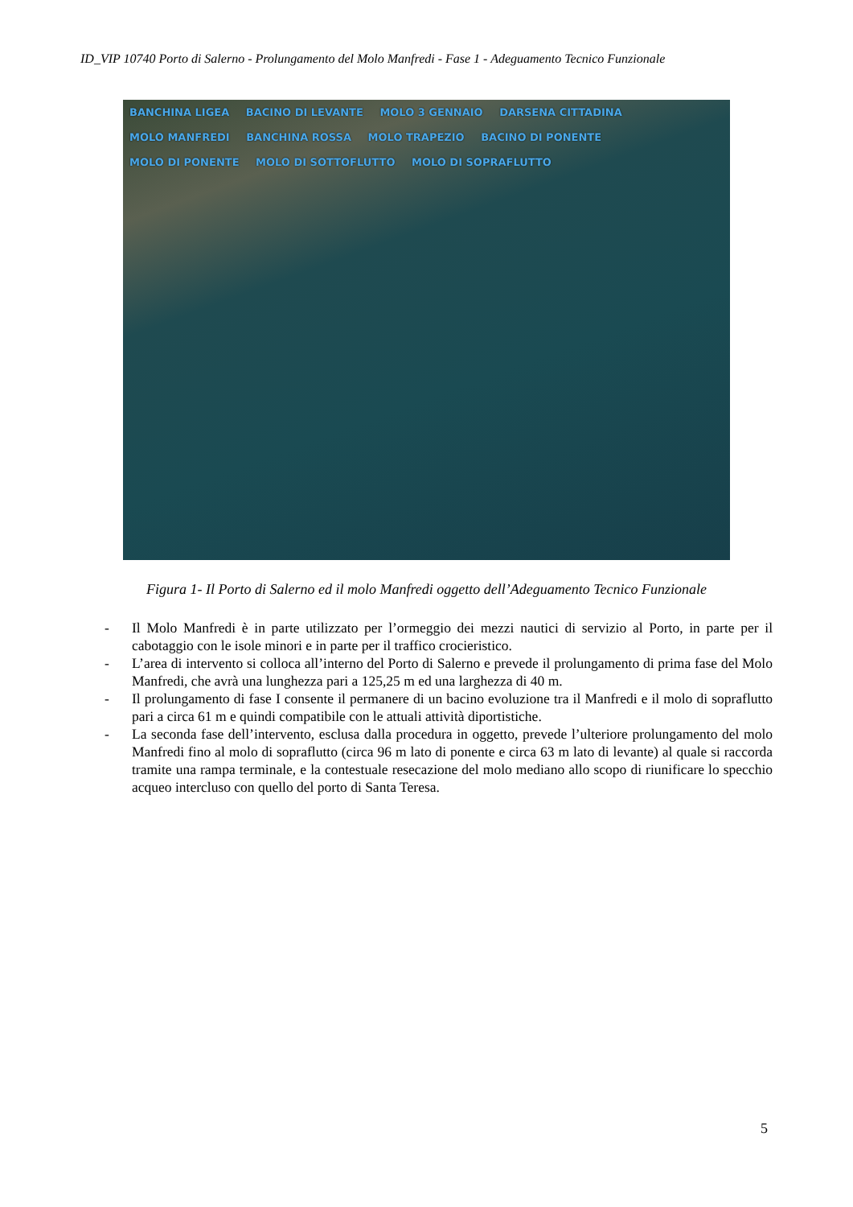ID_VIP 10740 Porto di Salerno - Prolungamento del Molo Manfredi - Fase 1 - Adeguamento Tecnico Funzionale
BANCHINA LIGEA BACINO DI LEVANTE MOLO 3 GENNAIO DARSENA CITTADINA MOLO MANFREDI BANCHINA ROSSA MOLO TRAPEZIO BACINO DI PONENTE MOLO DI PONENTE MOLO DI SOTTOFLUTTO MOLO DI SOPRAFLUTTO
Figura 1- Il Porto di Salerno ed il molo Manfredi oggetto dell’Adeguamento Tecnico Funzionale
- Il Molo Manfredi è in parte utilizzato per l’ormeggio dei mezzi nautici di servizio al Porto, in parte per il cabotaggio con le isole minori e in parte per il traffico crocieristico.
- L’area di intervento si colloca all’interno del Porto di Salerno e prevede il prolungamento di prima fase del Molo Manfredi, che avrà una lunghezza pari a 125,25 m ed una larghezza di 40 m.
- Il prolungamento di fase I consente il permanere di un bacino evoluzione tra il Manfredi e il molo di sopraflutto pari a circa 61 m e quindi compatibile con le attuali attività diportistiche.
- La seconda fase dell’intervento, esclusa dalla procedura in oggetto, prevede l’ulteriore prolungamento del molo Manfredi fino al molo di sopraflutto (circa 96 m lato di ponente e circa 63 m lato di levante) al quale si raccorda tramite una rampa terminale, e la contestuale resecazione del molo mediano allo scopo di riunificare lo specchio acqueo intercluso con quello del porto di Santa Teresa.
5